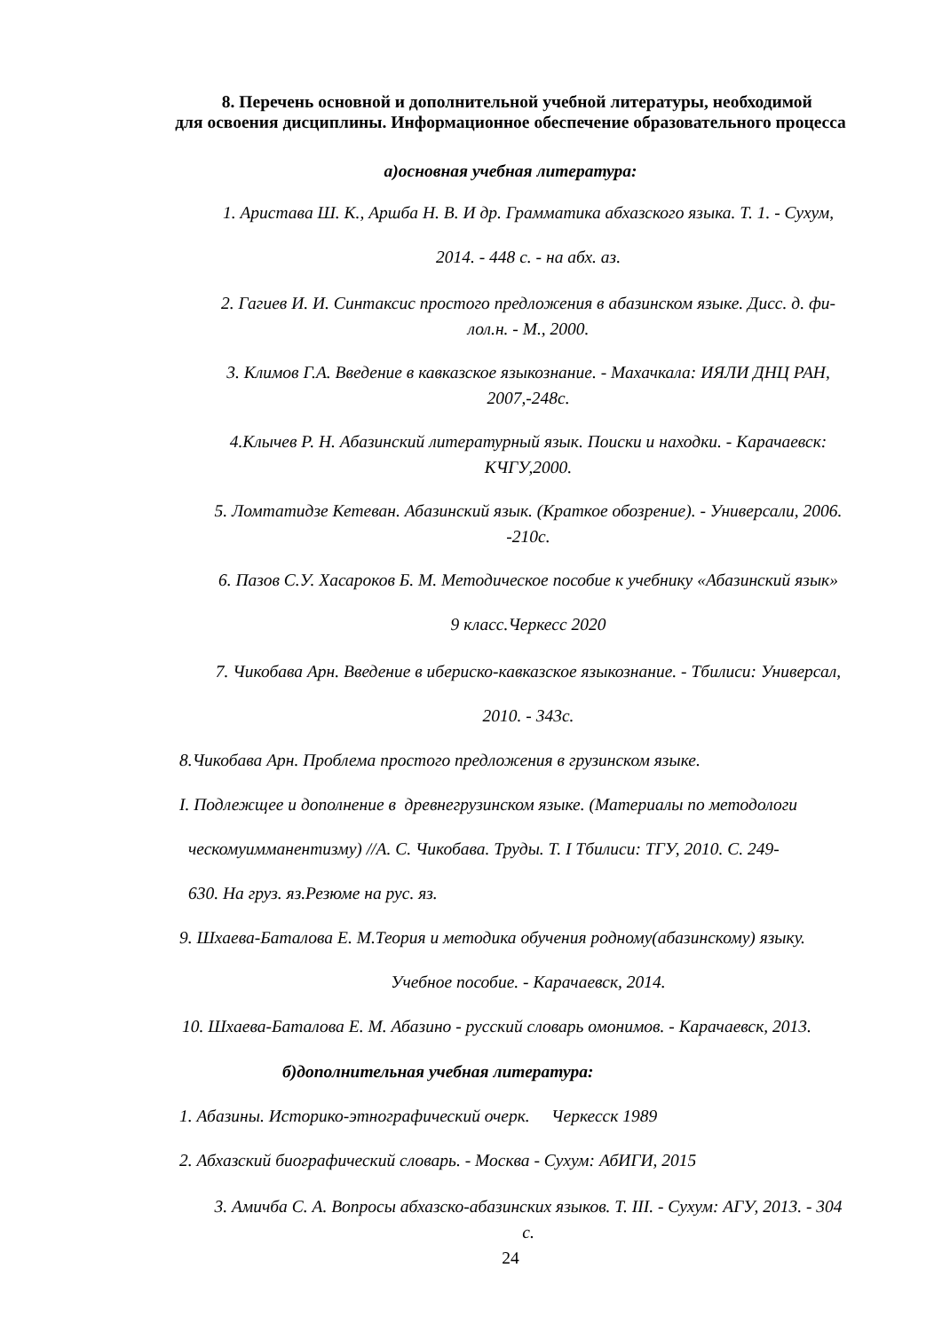8. Перечень основной и дополнительной учебной литературы, необходимой
для освоения дисциплины. Информационное обеспечение образовательного процесса
а)основная учебная литература:
1. Аристава Ш. К., Аршба Н. В. И др. Грамматика абхазского языка. Т. 1. - Сухум,
2014. - 448 с. - на абх. аз.
2. Гагиев И. И. Синтаксис простого предложения в абазинском языке. Дисс. д. фи-
лол.н. - М., 2000.
3. Климов Г.А. Введение в кавказское языкознание. - Махачкала: ИЯЛИ ДНЦ РАН,
2007,-248с.
4.Клычев Р. Н. Абазинский литературный язык. Поиски и находки. - Карачаевск:
КЧГУ,2000.
5. Ломтатидзе Кетеван. Абазинский язык. (Краткое обозрение). - Универсали, 2006.
-210с.
6. Пазов С.У. Хасароков Б. М. Методическое пособие к учебнику «Абазинский язык»
9 класс.Черкесс 2020
7. Чикобава Арн. Введение в ибериско-кавказское языкознание. - Тбилиси: Универсал,
2010. - 343с.
8.Чикобава Арн. Проблема простого предложения в грузинском языке.
I. Подлежщее и дополнение в древнегрузинском языке. (Материалы по методологи
ческомуимманентизму) //А. С. Чикобава. Труды. Т. I Тбилиси: ТГУ, 2010. С. 249-
630. На груз. яз.Резюме на рус. яз.
9. Шхаева-Баталова Е. М.Теория и методика обучения родному(абазинскому) языку.
Учебное пособие. - Карачаевск, 2014.
10. Шхаева-Баталова Е. М. Абазино - русский словарь омонимов. - Карачаевск, 2013.
б)дополнительная учебная литература:
1. Абазины. Историко-этнографический очерк. Черкесск 1989
2. Абхазский биографический словарь. - Москва - Сухум: АбИГИ, 2015
3. Амичба С. А. Вопросы абхазско-абазинских языков. Т. III. - Сухум: АГУ, 2013. - 304
с.
24